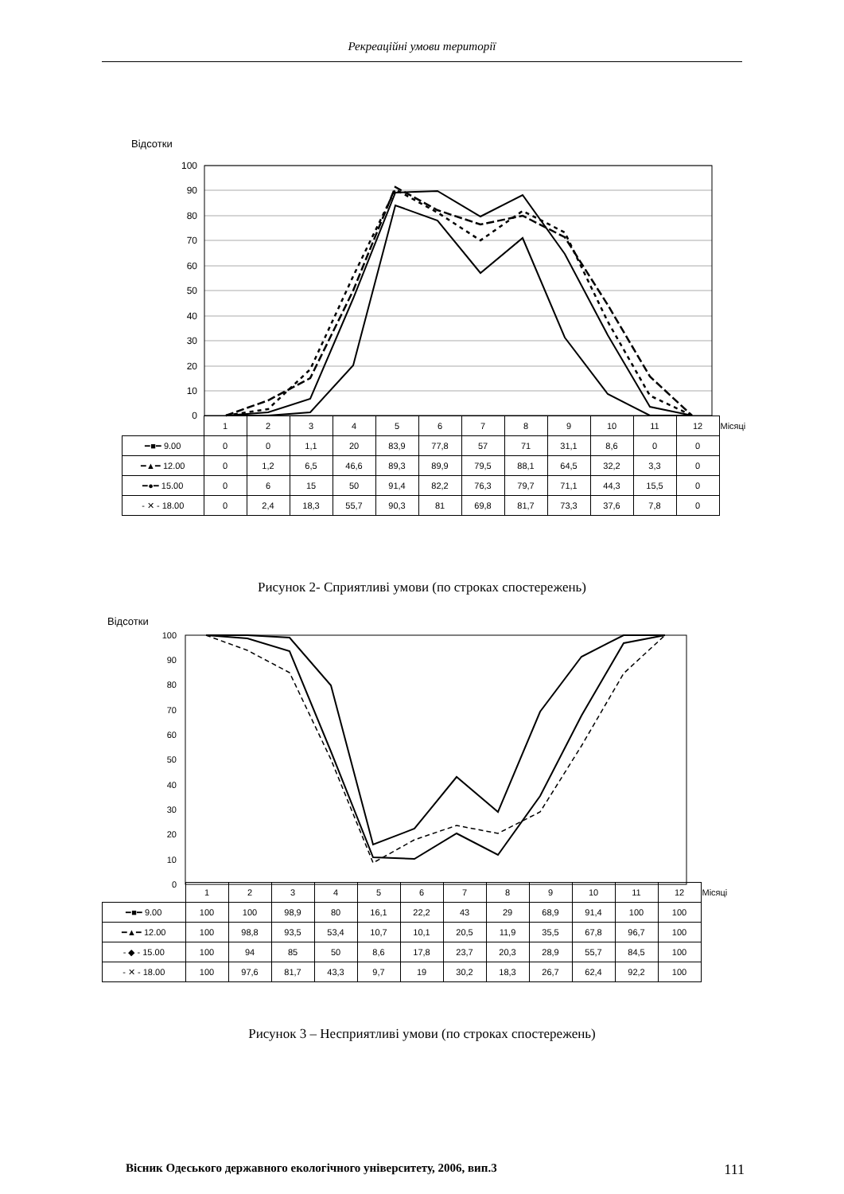Рекреаційні умови території
Відсотки
100
90
80
70
60
50
40
30
20
10
0
| | 1 | 2 | 3 | 4 | 5 | 6 | 7 | 8 | 9 | 10 | 11 | 12 | Місяці |
| ━■━ 9.00 | 0 | 0 | 1,1 | 20 | 83,9 | 77,8 | 57 | 71 | 31,1 | 8,6 | 0 | 0 | |
| ━▲━ 12.00 | 0 | 1,2 | 6,5 | 46,6 | 89,3 | 89,9 | 79,5 | 88,1 | 64,5 | 32,2 | 3,3 | 0 | |
| ━●━ 15.00 | 0 | 6 | 15 | 50 | 91,4 | 82,2 | 76,3 | 79,7 | 71,1 | 44,3 | 15,5 | 0 | |
| - ✕ - 18.00 | 0 | 2,4 | 18,3 | 55,7 | 90,3 | 81 | 69,8 | 81,7 | 73,3 | 37,6 | 7,8 | 0 | |
Рисунок 2- Сприятливі умови (по строках спостережень)
Відсотки
100
90
80
70
60
50
40
30
20
10
0
| | 1 | 2 | 3 | 4 | 5 | 6 | 7 | 8 | 9 | 10 | 11 | 12 | Місяці |
| ━■━ 9.00 | 100 | 100 | 98,9 | 80 | 16,1 | 22,2 | 43 | 29 | 68,9 | 91,4 | 100 | 100 | |
| ━▲━ 12.00 | 100 | 98,8 | 93,5 | 53,4 | 10,7 | 10,1 | 20,5 | 11,9 | 35,5 | 67,8 | 96,7 | 100 | |
| - ◆ - 15.00 | 100 | 94 | 85 | 50 | 8,6 | 17,8 | 23,7 | 20,3 | 28,9 | 55,7 | 84,5 | 100 | |
| - ✕ - 18.00 | 100 | 97,6 | 81,7 | 43,3 | 9,7 | 19 | 30,2 | 18,3 | 26,7 | 62,4 | 92,2 | 100 | |
Рисунок 3 – Несприятливі умови (по строках спостережень)
Вісник Одеського державного екологічного університету, 2006, вип.3 111